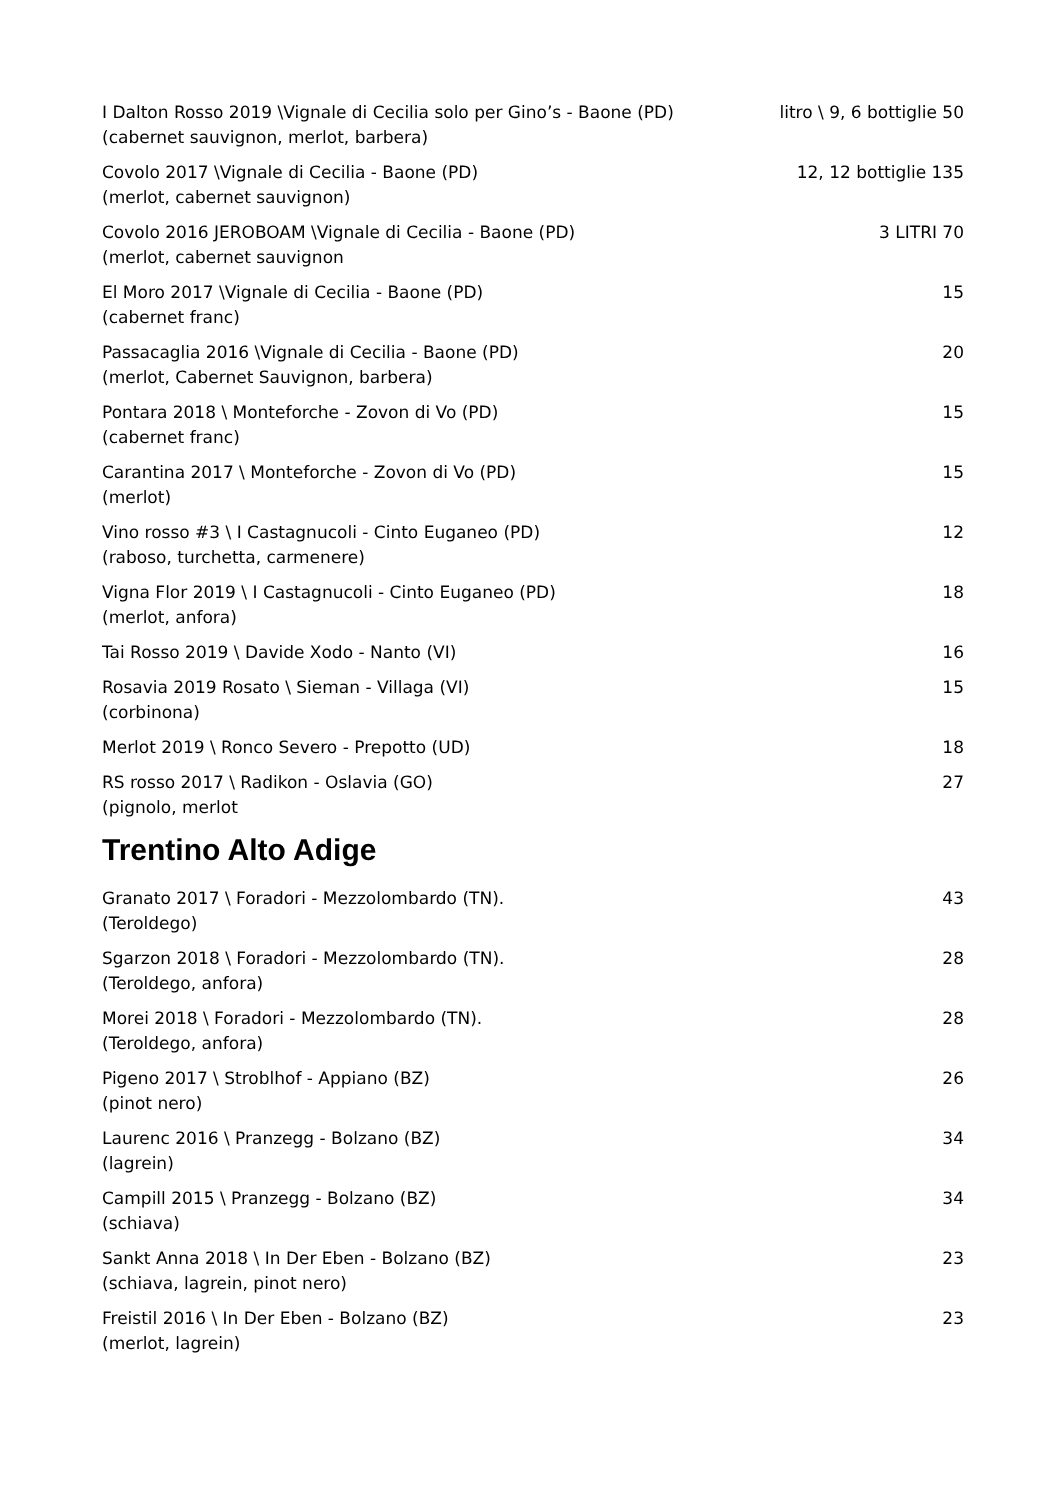I Dalton Rosso 2019 \Vignale di Cecilia solo per Gino’s - Baone (PD) litro \ 9, 6 bottiglie 50
(cabernet sauvignon, merlot, barbera)
Covolo 2017 \Vignale di Cecilia - Baone (PD) 12, 12 bottiglie 135
(merlot, cabernet sauvignon)
Covolo 2016 JEROBOAM \Vignale di Cecilia - Baone (PD) 3 LITRI 70
(merlot, cabernet sauvignon
El Moro 2017 \Vignale di Cecilia - Baone (PD) 15
(cabernet franc)
Passacaglia 2016 \Vignale di Cecilia - Baone (PD) 20
(merlot, Cabernet Sauvignon, barbera)
Pontara 2018 \ Monteforche - Zovon di Vo (PD) 15
(cabernet franc)
Carantina 2017 \ Monteforche - Zovon di Vo (PD) 15
(merlot)
Vino rosso #3 \ I Castagnucoli - Cinto Euganeo (PD) 12
(raboso, turchetta, carmenere)
Vigna Flor 2019 \ I Castagnucoli - Cinto Euganeo (PD) 18
(merlot, anfora)
Tai Rosso 2019 \ Davide Xodo - Nanto (VI) 16
Rosavia 2019 Rosato \ Sieman - Villaga (VI) 15
(corbinona)
Merlot 2019 \ Ronco Severo - Prepotto (UD) 18
RS rosso 2017 \ Radikon - Oslavia (GO) 27
(pignolo, merlot
Trentino Alto Adige
Granato 2017 \ Foradori - Mezzolombardo (TN). 43
(Teroldego)
Sgarzon 2018 \ Foradori - Mezzolombardo (TN). 28
(Teroldego, anfora)
Morei 2018 \ Foradori - Mezzolombardo (TN). 28
(Teroldego, anfora)
Pigeno 2017 \ Stroblhof - Appiano (BZ) 26
(pinot nero)
Laurenc 2016 \ Pranzegg - Bolzano (BZ) 34
(lagrein)
Campill 2015 \ Pranzegg - Bolzano (BZ) 34
(schiava)
Sankt Anna 2018 \ In Der Eben - Bolzano (BZ) 23
(schiava, lagrein, pinot nero)
Freistil 2016 \ In Der Eben - Bolzano (BZ) 23
(merlot, lagrein)